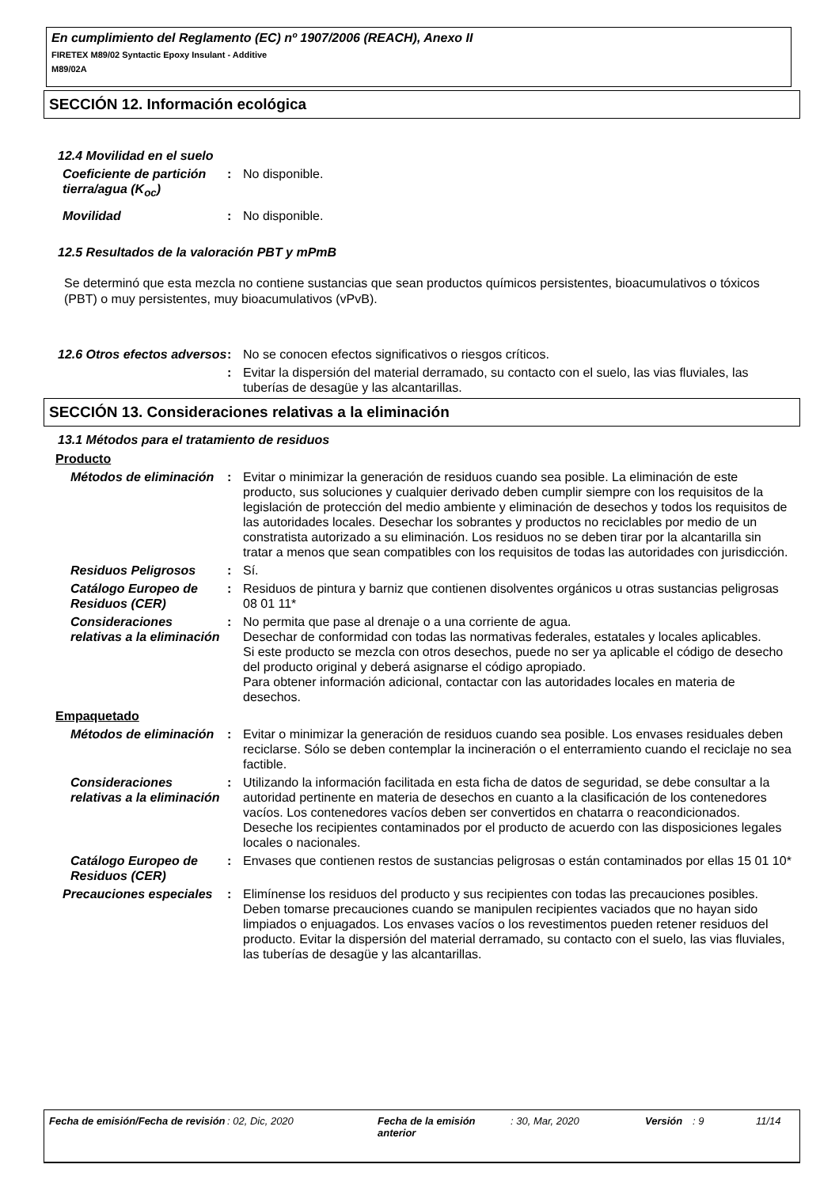En cumplimiento del Reglamento (EC) nº 1907/2006 (REACH), Anexo II
FIRETEX M89/02 Syntactic Epoxy Insulant - Additive
M89/02A
SECCIÓN 12. Información ecológica
12.4 Movilidad en el suelo
Coeficiente de partición tierra/agua (K<sub>oc</sub>)
: No disponible.
Movilidad : No disponible.
12.5 Resultados de la valoración PBT y mPmB
Se determinó que esta mezcla no contiene sustancias que sean productos químicos persistentes, bioacumulativos o tóxicos (PBT) o muy persistentes, muy bioacumulativos (vPvB).
12.6 Otros efectos adversos
: No se conocen efectos significativos o riesgos críticos.
: Evitar la dispersión del material derramado, su contacto con el suelo, las vias fluviales, las tuberías de desagüe y las alcantarillas.
SECCIÓN 13. Consideraciones relativas a la eliminación
13.1 Métodos para el tratamiento de residuos
Producto
Métodos de eliminación : Evitar o minimizar la generación de residuos cuando sea posible. La eliminación de este producto, sus soluciones y cualquier derivado deben cumplir siempre con los requisitos de la legislación de protección del medio ambiente y eliminación de desechos y todos los requisitos de las autoridades locales. Desechar los sobrantes y productos no reciclables por medio de un constratista autorizado a su eliminación. Los residuos no se deben tirar por la alcantarilla sin tratar a menos que sean compatibles con los requisitos de todas las autoridades con jurisdicción.
Residuos Peligrosos : Sí.
Catálogo Europeo de Residuos (CER)
: Residuos de pintura y barniz que contienen disolventes orgánicos u otras sustancias peligrosas 08 01 11*
Consideraciones relativas a la eliminación
: No permita que pase al drenaje o a una corriente de agua.
Desechar de conformidad con todas las normativas federales, estatales y locales aplicables.
Si este producto se mezcla con otros desechos, puede no ser ya aplicable el código de desecho del producto original y deberá asignarse el código apropiado.
Para obtener información adicional, contactar con las autoridades locales en materia de desechos.
Empaquetado
Métodos de eliminación : Evitar o minimizar la generación de residuos cuando sea posible. Los envases residuales deben reciclarse. Sólo se deben contemplar la incineración o el enterramiento cuando el reciclaje no sea factible.
Consideraciones relativas a la eliminación
: Utilizando la información facilitada en esta ficha de datos de seguridad, se debe consultar a la autoridad pertinente en materia de desechos en cuanto a la clasificación de los contenedores vacíos. Los contenedores vacíos deben ser convertidos en chatarra o reacondicionados. Deseche los recipientes contaminados por el producto de acuerdo con las disposiciones legales locales o nacionales.
Catálogo Europeo de Residuos (CER)
: Envases que contienen restos de sustancias peligrosas o están contaminados por ellas 15 01 10*
Precauciones especiales : Elimínense los residuos del producto y sus recipientes con todas las precauciones posibles. Deben tomarse precauciones cuando se manipulen recipientes vaciados que no hayan sido limpiados o enjuagados. Los envases vacíos o los revestimentos pueden retener residuos del producto. Evitar la dispersión del material derramado, su contacto con el suelo, las vias fluviales, las tuberías de desagüe y las alcantarillas.
Fecha de emisión/Fecha de revisión
: 02, Dic, 2020 Fecha de la emisión anterior
: 30, Mar, 2020 Versión : 9 11/14